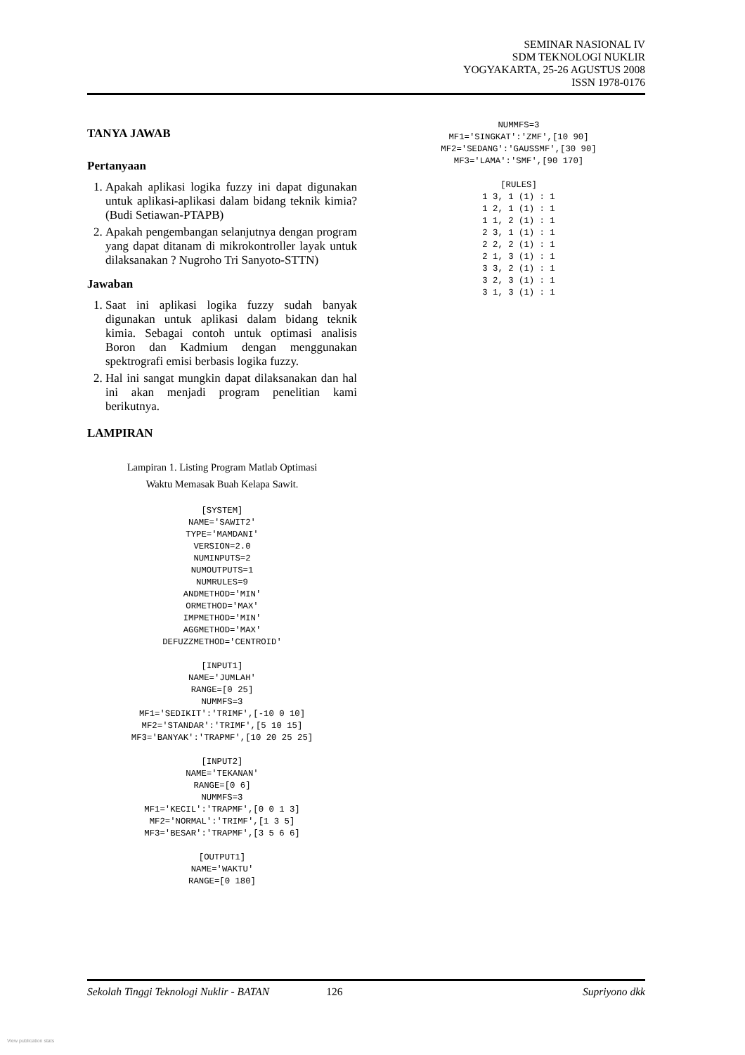SEMINAR NASIONAL IV
SDM TEKNOLOGI NUKLIR
YOGYAKARTA, 25-26 AGUSTUS 2008
ISSN 1978-0176
TANYA JAWAB
Pertanyaan
1. Apakah aplikasi logika fuzzy ini dapat digunakan untuk aplikasi-aplikasi dalam bidang teknik kimia? (Budi Setiawan-PTAPB)
2. Apakah pengembangan selanjutnya dengan program yang dapat ditanam di mikrokontroller layak untuk dilaksanakan ? Nugroho Tri Sanyoto-STTN)
Jawaban
1. Saat ini aplikasi logika fuzzy sudah banyak digunakan untuk aplikasi dalam bidang teknik kimia. Sebagai contoh untuk optimasi analisis Boron dan Kadmium dengan menggunakan spektrografi emisi berbasis logika fuzzy.
2. Hal ini sangat mungkin dapat dilaksanakan dan hal ini akan menjadi program penelitian kami berikutnya.
LAMPIRAN
Lampiran 1. Listing Program Matlab Optimasi
Waktu Memasak Buah Kelapa Sawit.
[SYSTEM]
NAME='SAWIT2'
TYPE='MAMDANI'
VERSION=2.0
NUMINPUTS=2
NUMOUTPUTS=1
NUMRULES=9
ANDMETHOD='MIN'
ORMETHOD='MAX'
IMPMETHOD='MIN'
AGGMETHOD='MAX'
DEFUZZMETHOD='CENTROID'
[INPUT1]
NAME='JUMLAH'
RANGE=[0 25]
NUMMFS=3
MF1='SEDIKIT':'TRIMF',[-10 0 10]
MF2='STANDAR':'TRIMF',[5 10 15]
MF3='BANYAK':'TRAPMF',[10 20 25 25]
[INPUT2]
NAME='TEKANAN'
RANGE=[0 6]
NUMMFS=3
MF1='KECIL':'TRAPMF',[0 0 1 3]
MF2='NORMAL':'TRIMF',[1 3 5]
MF3='BESAR':'TRAPMF',[3 5 6 6]
[OUTPUT1]
NAME='WAKTU'
RANGE=[0 180]
NUMMFS=3
MF1='SINGKAT':'ZMF',[10 90]
MF2='SEDANG':'GAUSSMF',[30 90]
MF3='LAMA':'SMF',[90 170]
[RULES]
1 3, 1 (1) : 1
1 2, 1 (1) : 1
1 1, 2 (1) : 1
2 3, 1 (1) : 1
2 2, 2 (1) : 1
2 1, 3 (1) : 1
3 3, 2 (1) : 1
3 2, 3 (1) : 1
3 1, 3 (1) : 1
Sekolah Tinggi Teknologi Nuklir - BATAN 126 Supriyono dkk
View publication stats